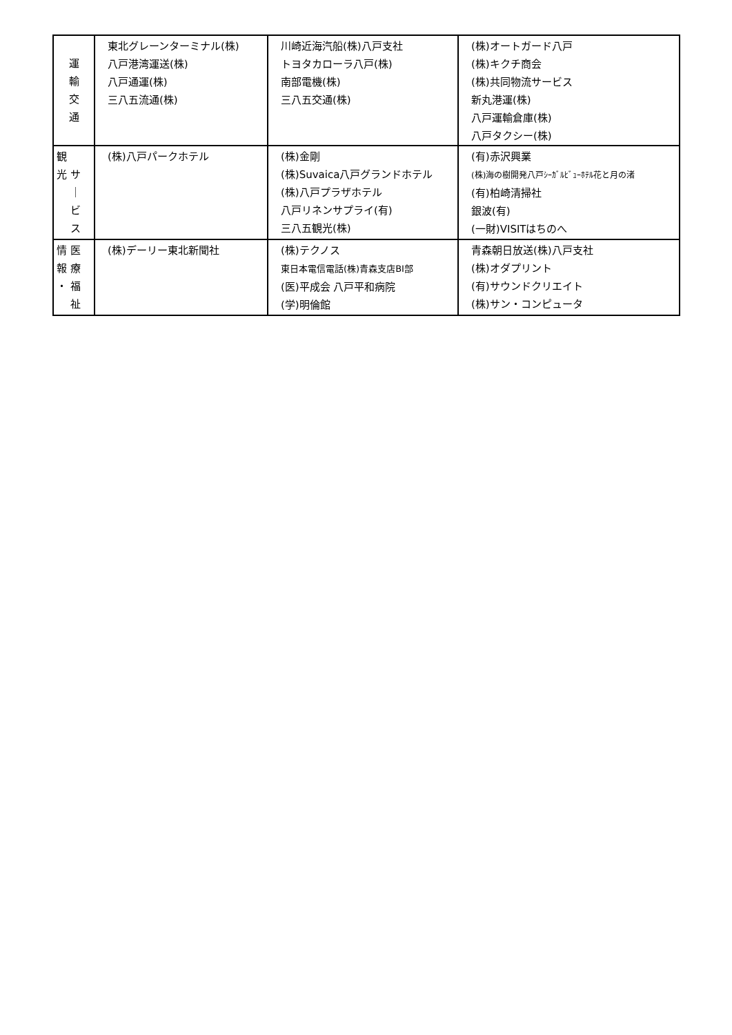| 運 輸 交 通 | 東北グレーンターミナル(株) 八戸港湾運送(株) 八戸通運(株) 三八五流通(株) | 川崎近海汽船(株)八戸支社 トヨタカローラ八戸(株) 南部電機(株) 三八五交通(株) | (株)オートガード八戸 (株)キクチ商会 (株)共同物流サービス 新丸港運(株) 八戸運輸倉庫(株) 八戸タクシー(株) |
| 観 光 サ ｜ ビ ス | (株)八戸パークホテル | (株)金剛 (株)Suvaica八戸グランドホテル (株)八戸プラザホテル 八戸リネンサプライ(有) 三八五観光(株) | (有)赤沢興業 (株)海の樹開発八戸ｼｰｶﾞﾙﾋﾞｭｰﾎﾃﾙ花と月の渚 (有)柏崎清掃社 銀波(有) (一財)VISITはちのへ |
| 情 医 報 療 ・ 福 祉 | (株)デーリー東北新聞社 | (株)テクノス 東日本電信電話(株)青森支店BI部 (医)平成会 八戸平和病院 (学)明倫館 | 青森朝日放送(株)八戸支社 (株)オダプリント (有)サウンドクリエイト (株)サン・コンピュータ |